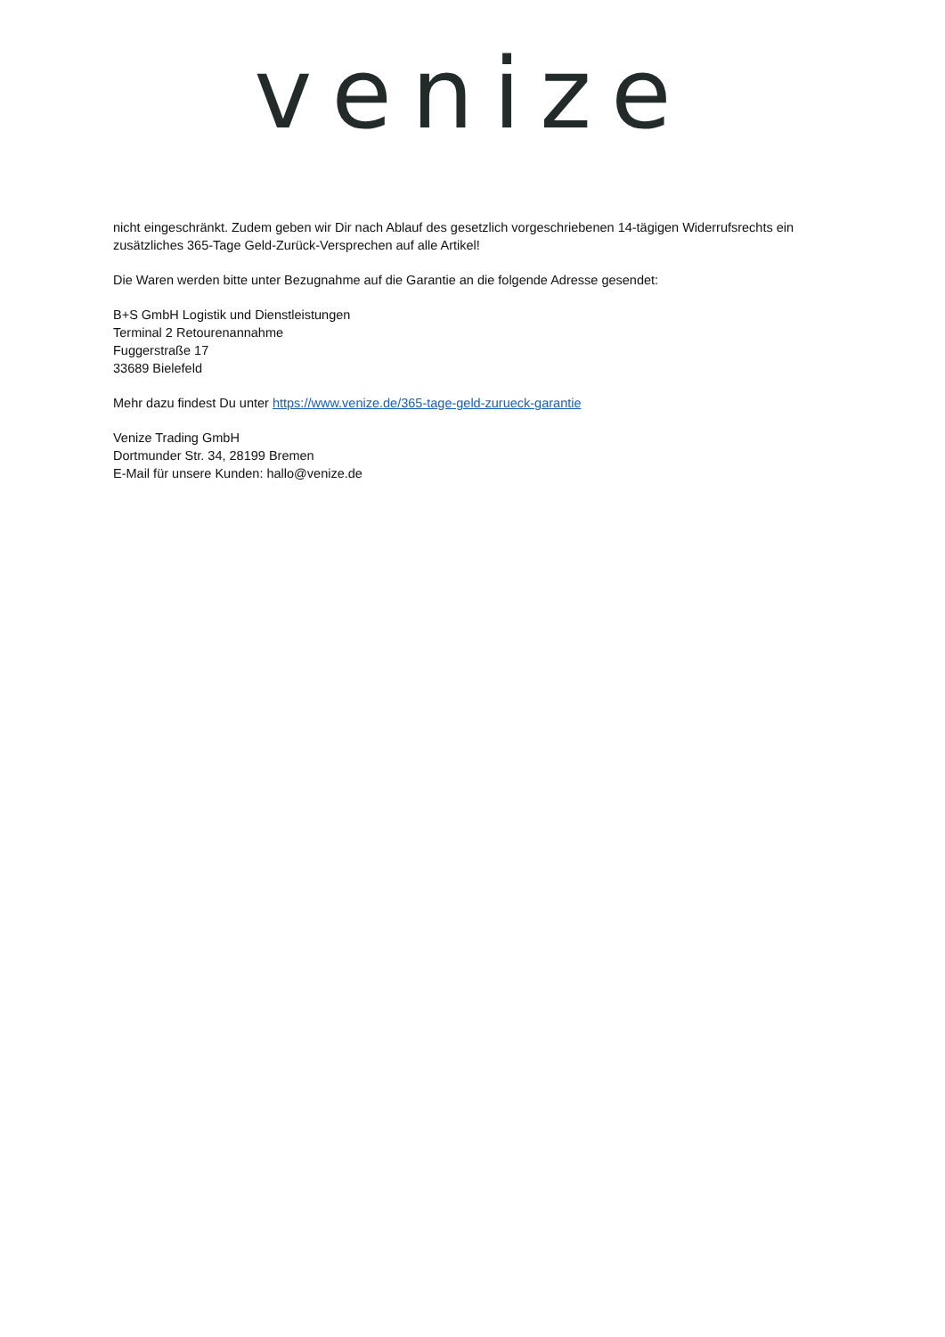venize
nicht eingeschränkt. Zudem geben wir Dir nach Ablauf des gesetzlich vorgeschriebenen 14-tägigen Widerrufsrechts ein zusätzliches 365-Tage Geld-Zurück-Versprechen auf alle Artikel!
Die Waren werden bitte unter Bezugnahme auf die Garantie an die folgende Adresse gesendet:
B+S GmbH Logistik und Dienstleistungen
Terminal 2 Retourenannahme
Fuggerstraße 17
33689 Bielefeld
Mehr dazu findest Du unter https://www.venize.de/365-tage-geld-zurueck-garantie
Venize Trading GmbH
Dortmunder Str. 34, 28199 Bremen
E-Mail für unsere Kunden: hallo@venize.de